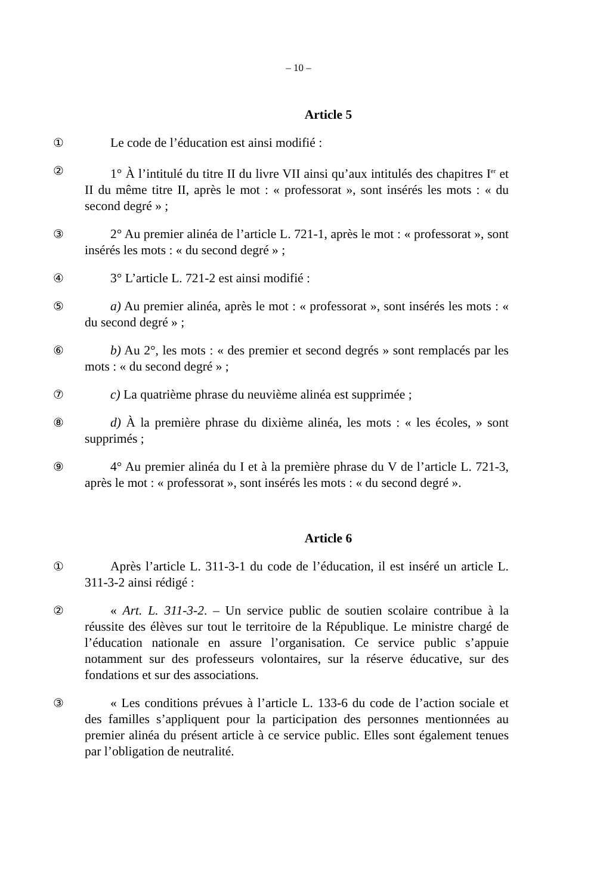– 10 –
Article 5
① Le code de l’éducation est ainsi modifié :
② 1° À l’intitulé du titre II du livre VII ainsi qu’aux intitulés des chapitres I<sup>er</sup> et II du même titre II, après le mot : « professorat », sont insérés les mots : « du second degré » ;
③ 2° Au premier alinéa de l’article L. 721-1, après le mot : « professorat », sont insérés les mots : « du second degré » ;
④ 3° L’article L. 721-2 est ainsi modifié :
⑤ a) Au premier alinéa, après le mot : « professorat », sont insérés les mots : « du second degré » ;
⑥ b) Au 2°, les mots : « des premier et second degrés » sont remplacés par les mots : « du second degré » ;
⑦ c) La quatrième phrase du neuvième alinéa est supprimée ;
⑧ d) À la première phrase du dixième alinéa, les mots : « les écoles, » sont supprimés ;
⑨ 4° Au premier alinéa du I et à la première phrase du V de l’article L. 721-3, après le mot : « professorat », sont insérés les mots : « du second degré ».
Article 6
① Après l’article L. 311-3-1 du code de l’éducation, il est inséré un article L. 311-3-2 ainsi rédigé :
② « Art. L. 311-3-2. – Un service public de soutien scolaire contribue à la réussite des élèves sur tout le territoire de la République. Le ministre chargé de l’éducation nationale en assure l’organisation. Ce service public s’appuie notamment sur des professeurs volontaires, sur la réserve éducative, sur des fondations et sur des associations.
③ « Les conditions prévues à l’article L. 133-6 du code de l’action sociale et des familles s’appliquent pour la participation des personnes mentionnées au premier alinéa du présent article à ce service public. Elles sont également tenues par l’obligation de neutralité.